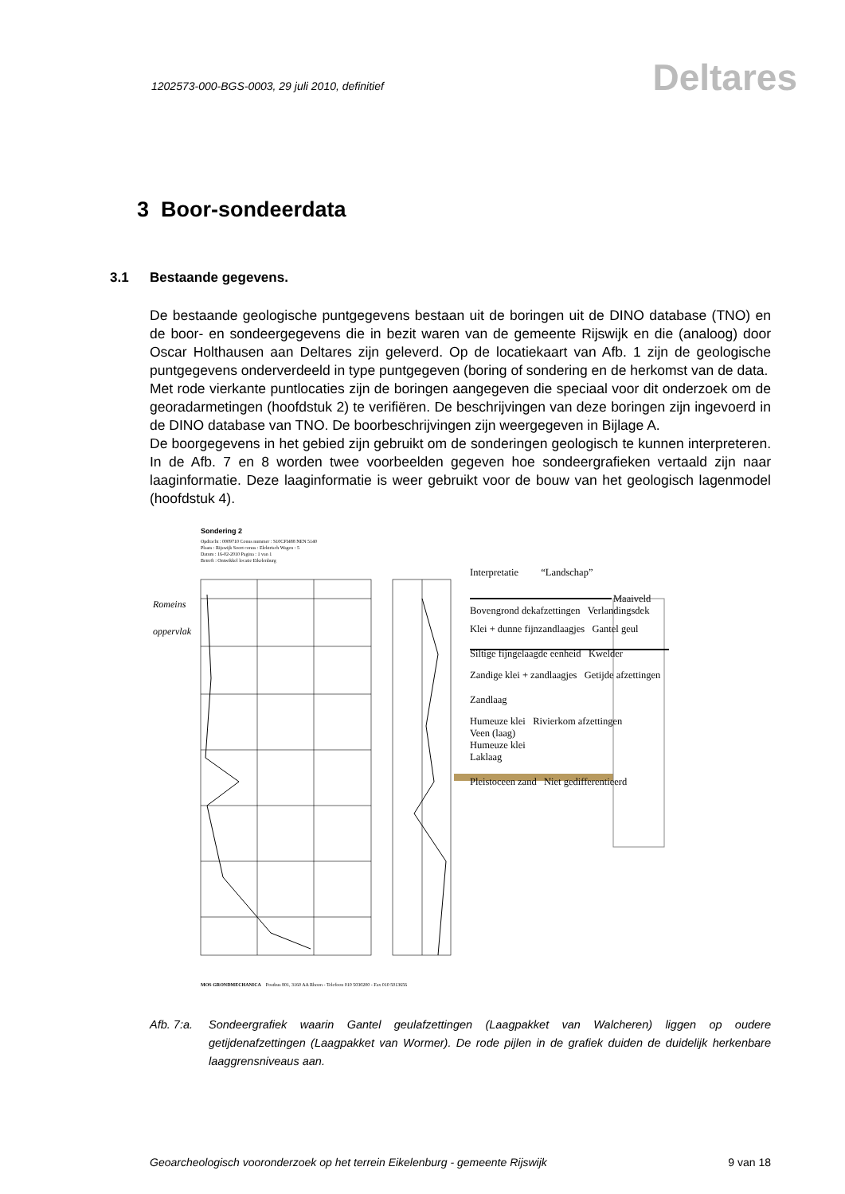1202573-000-BGS-0003, 29 juli 2010, definitief
Deltares
3 Boor-sondeerdata
3.1 Bestaande gegevens.
De bestaande geologische puntgegevens bestaan uit de boringen uit de DINO database (TNO) en de boor- en sondeergegevens die in bezit waren van de gemeente Rijswijk en die (analoog) door Oscar Holthausen aan Deltares zijn geleverd. Op de locatiekaart van Afb. 1 zijn de geologische puntgegevens onderverdeeld in type puntgegeven (boring of sondering en de herkomst van de data.
Met rode vierkante puntlocaties zijn de boringen aangegeven die speciaal voor dit onderzoek om de georadarmetingen (hoofdstuk 2) te verifiëren. De beschrijvingen van deze boringen zijn ingevoerd in de DINO database van TNO. De boorbeschrijvingen zijn weergegeven in Bijlage A.
De boorgegevens in het gebied zijn gebruikt om de sonderingen geologisch te kunnen interpreteren. In de Afb. 7 en 8 worden twee voorbeelden gegeven hoe sondeergrafieken vertaald zijn naar laaginformatie. Deze laaginformatie is weer gebruikt voor de bouw van het geologisch lagenmodel (hoofdstuk 4).
Sondering 2
Opdracht : 0009710 Conus nummer : S10CFI488 NEN 5140
Plaats : Rijswijk Soort conus : Elektrisch Wagen : 5
Datum : 16-02-2010 Pagina : 1 van 1
Betreft : Ontwikkel locatie Eikelenburg
Romeins
oppervlak
Interpretatie “Landschap”
Maaiveld
Bovengrond dekafzettingen Verlandingsdek
Klei + dunne fijnzandlaagjes Gantel geul
Siltige fijngelaagde eenheid Kwelder
Zandige klei + zandlaagjes Getijde afzettingen
Zandlaag
Humeuze klei Rivierkom afzettingen
Veen (laag)
Humeuze klei
Laklaag
Pleistoceen zand Niet gedifferentieerd
MOS GRONDMECHANICA Postbus 801, 3160 AA Rhoon - Telefoon 010 5030200 - Fax 010 5013656
Afb. 7:a. Sondeergrafiek waarin Gantel geulafzettingen (Laagpakket van Walcheren) liggen op oudere getijdenafzettingen (Laagpakket van Wormer). De rode pijlen in de grafiek duiden de duidelijk herkenbare laaggrensniveaus aan.
Geoarcheologisch vooronderzoek op het terrein Eikelenburg - gemeente Rijswijk 9 van 18